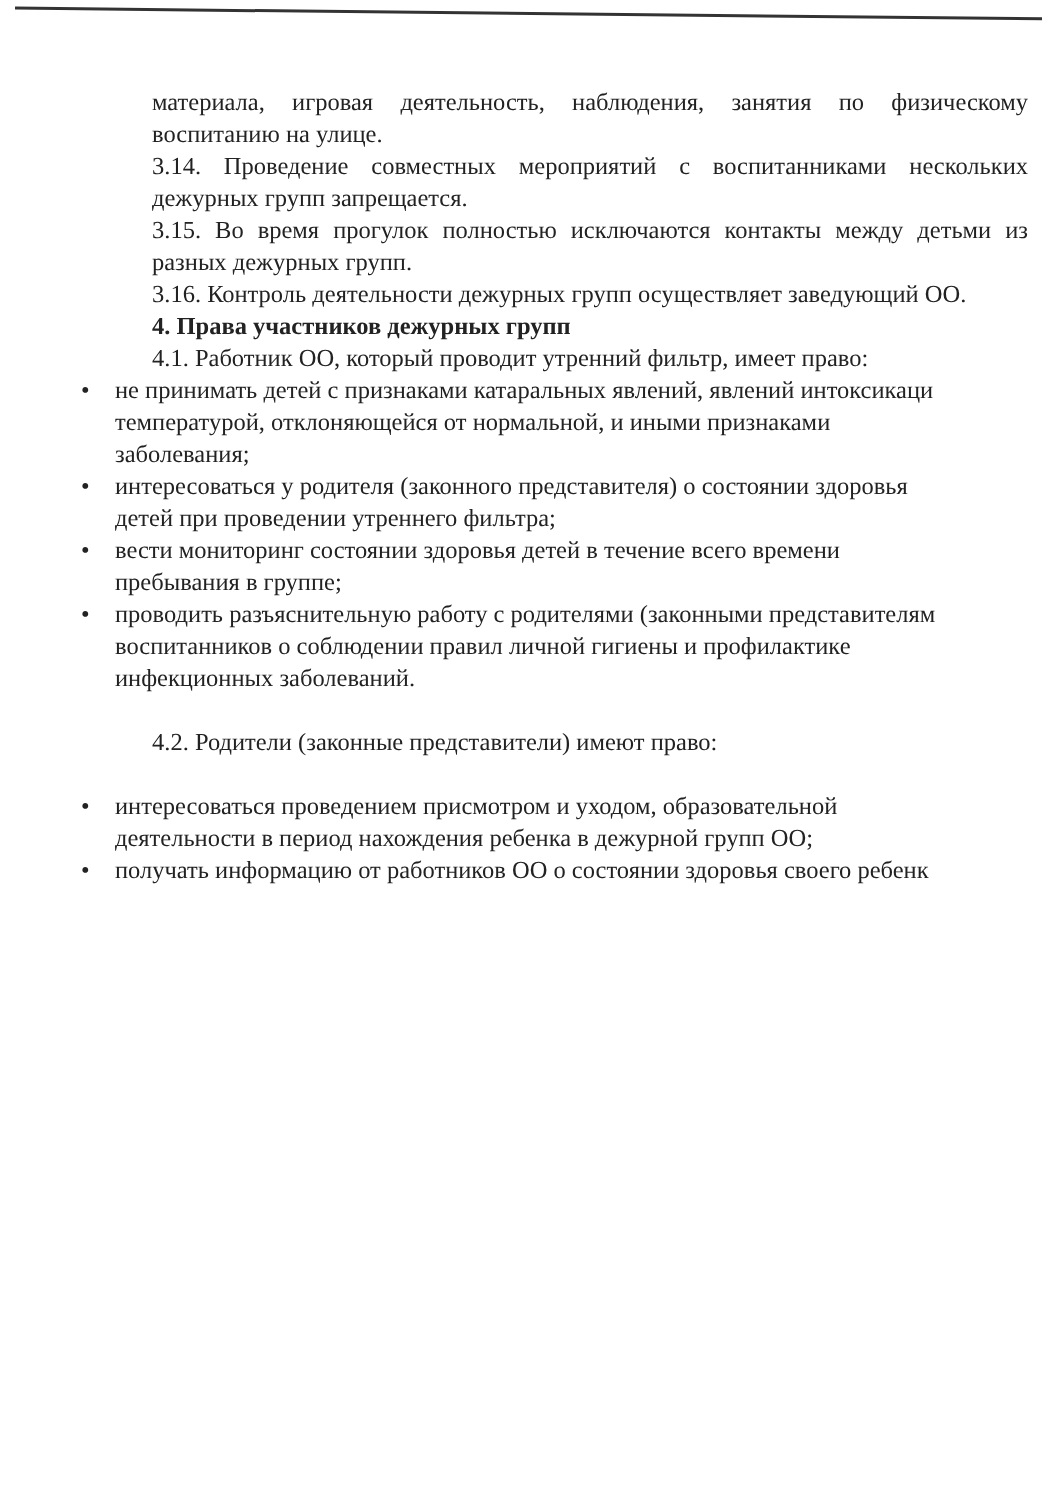материала, игровая деятельность, наблюдения, занятия по физическому воспитанию на улице.
3.14. Проведение совместных мероприятий с воспитанниками нескольких дежурных групп запрещается.
3.15. Во время прогулок полностью исключаются контакты между детьми из разных дежурных групп.
3.16. Контроль деятельности дежурных групп осуществляет заведующий ОО.
4. Права участников дежурных групп
4.1. Работник ОО, который проводит утренний фильтр, имеет право:
• не принимать детей с признаками катаральных явлений, явлений интоксикаци
температурой, отклоняющейся от нормальной, и иными признаками
заболевания;
• интересоваться у родителя (законного представителя) о состоянии здоровья
детей при проведении утреннего фильтра;
• вести мониторинг состоянии здоровья детей в течение всего времени
пребывания в группе;
• проводить разъяснительную работу с родителями (законными представителям
воспитанников о соблюдении правил личной гигиены и профилактике
инфекционных заболеваний.
4.2. Родители (законные представители) имеют право:
• интересоваться проведением присмотром и уходом, образовательной
деятельности в период нахождения ребенка в дежурной групп ОО;
• получать информацию от работников ОО о состоянии здоровья своего ребенк